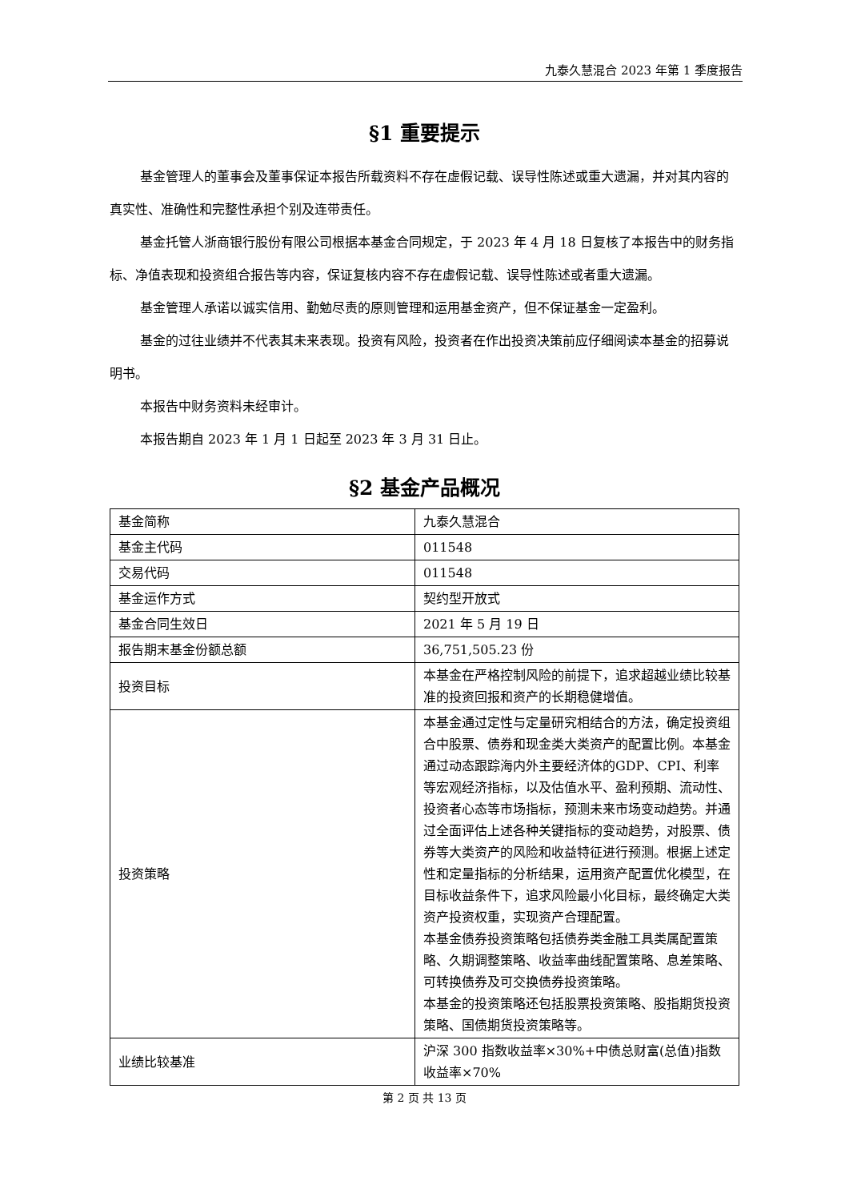九泰久慧混合 2023 年第 1 季度报告
§1 重要提示
基金管理人的董事会及董事保证本报告所载资料不存在虚假记载、误导性陈述或重大遗漏，并对其内容的真实性、准确性和完整性承担个别及连带责任。
基金托管人浙商银行股份有限公司根据本基金合同规定，于 2023 年 4 月 18 日复核了本报告中的财务指标、净值表现和投资组合报告等内容，保证复核内容不存在虚假记载、误导性陈述或者重大遗漏。
基金管理人承诺以诚实信用、勤勉尽责的原则管理和运用基金资产，但不保证基金一定盈利。
基金的过往业绩并不代表其未来表现。投资有风险，投资者在作出投资决策前应仔细阅读本基金的招募说明书。
本报告中财务资料未经审计。
本报告期自 2023 年 1 月 1 日起至 2023 年 3 月 31 日止。
§2 基金产品概况
| 基金简称 | 九泰久慧混合 |
| 基金主代码 | 011548 |
| 交易代码 | 011548 |
| 基金运作方式 | 契约型开放式 |
| 基金合同生效日 | 2021 年 5 月 19 日 |
| 报告期末基金份额总额 | 36,751,505.23 份 |
| 投资目标 | 本基金在严格控制风险的前提下，追求超越业绩比较基准的投资回报和资产的长期稳健增值。 |
| 投资策略 | 本基金通过定性与定量研究相结合的方法，确定投资组合中股票、债券和现金类大类资产的配置比例。本基金通过动态跟踪海内外主要经济体的GDP、CPI、利率等宏观经济指标，以及估值水平、盈利预期、流动性、投资者心态等市场指标，预测未来市场变动趋势。并通过全面评估上述各种关键指标的变动趋势，对股票、债券等大类资产的风险和收益特征进行预测。根据上述定性和定量指标的分析结果，运用资产配置优化模型，在目标收益条件下，追求风险最小化目标，最终确定大类资产投资权重，实现资产合理配置。 本基金债券投资策略包括债券类金融工具类属配置策略、久期调整策略、收益率曲线配置策略、息差策略、可转换债券及可交换债券投资策略。 本基金的投资策略还包括股票投资策略、股指期货投资策略、国债期货投资策略等。 |
| 业绩比较基准 | 沪深 300 指数收益率×30%+中债总财富(总值)指数收益率×70% |
第 2 页 共 13 页